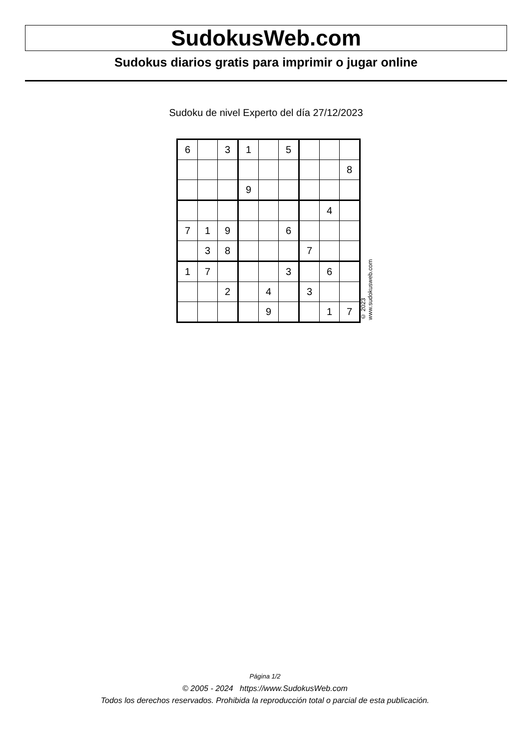SudokusWeb.com
Sudokus diarios gratis para imprimir o jugar online
Sudoku de nivel Experto del día 27/12/2023
| 6 | | 3 | 1 | | 5 | | | |
| | | | | | | | | 8 |
| | | | 9 | | | | | |
| | | | | | | | 4 | |
| 7 | 1 | 9 | | | 6 | | | |
| | 3 | 8 | | | | 7 | | |
| 1 | 7 | | | | 3 | | 6 | |
| | | 2 | | 4 | | 3 | | |
| | | | | 9 | | | 1 | 7 |
© 2023 www.sudokusweb.com
Página 1/2
© 2005 - 2024 https://www.SudokusWeb.com
Todos los derechos reservados. Prohibida la reproducción total o parcial de esta publicación.